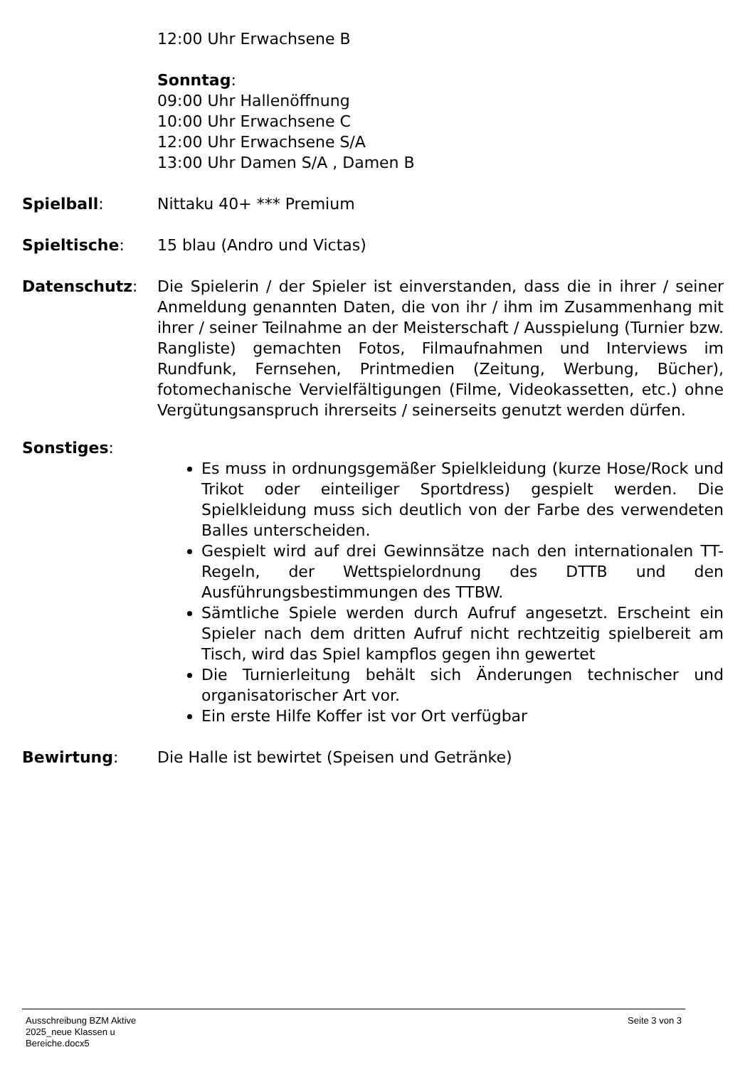12:00 Uhr Erwachsene B
Sonntag:
09:00 Uhr Hallenöffnung
10:00 Uhr Erwachsene C
12:00 Uhr Erwachsene S/A
13:00 Uhr Damen S/A , Damen B
Spielball: Nittaku 40+ *** Premium
Spieltische: 15 blau (Andro und Victas)
Datenschutz: Die Spielerin / der Spieler ist einverstanden, dass die in ihrer / seiner Anmeldung genannten Daten, die von ihr / ihm im Zusammenhang mit ihrer / seiner Teilnahme an der Meisterschaft / Ausspielung (Turnier bzw. Rangliste) gemachten Fotos, Filmaufnahmen und Interviews im Rundfunk, Fernsehen, Printmedien (Zeitung, Werbung, Bücher), fotomechanische Vervielfältigungen (Filme, Videokassetten, etc.) ohne Vergütungsanspruch ihrerseits / seinerseits genutzt werden dürfen.
Sonstiges:
Es muss in ordnungsgemäßer Spielkleidung (kurze Hose/Rock und Trikot oder einteiliger Sportdress) gespielt werden. Die Spielkleidung muss sich deutlich von der Farbe des verwendeten Balles unterscheiden.
Gespielt wird auf drei Gewinnsätze nach den internationalen TT-Regeln, der Wettspielordnung des DTTB und den Ausführungsbestimmungen des TTBW.
Sämtliche Spiele werden durch Aufruf angesetzt. Erscheint ein Spieler nach dem dritten Aufruf nicht rechtzeitig spielbereit am Tisch, wird das Spiel kampflos gegen ihn gewertet
Die Turnierleitung behält sich Änderungen technischer und organisatorischer Art vor.
Ein erste Hilfe Koffer ist vor Ort verfügbar
Bewirtung: Die Halle ist bewirtet (Speisen und Getränke)
Ausschreibung BZM Aktive
2025_neue Klassen u
Bereiche.docx5
Seite 3 von 3